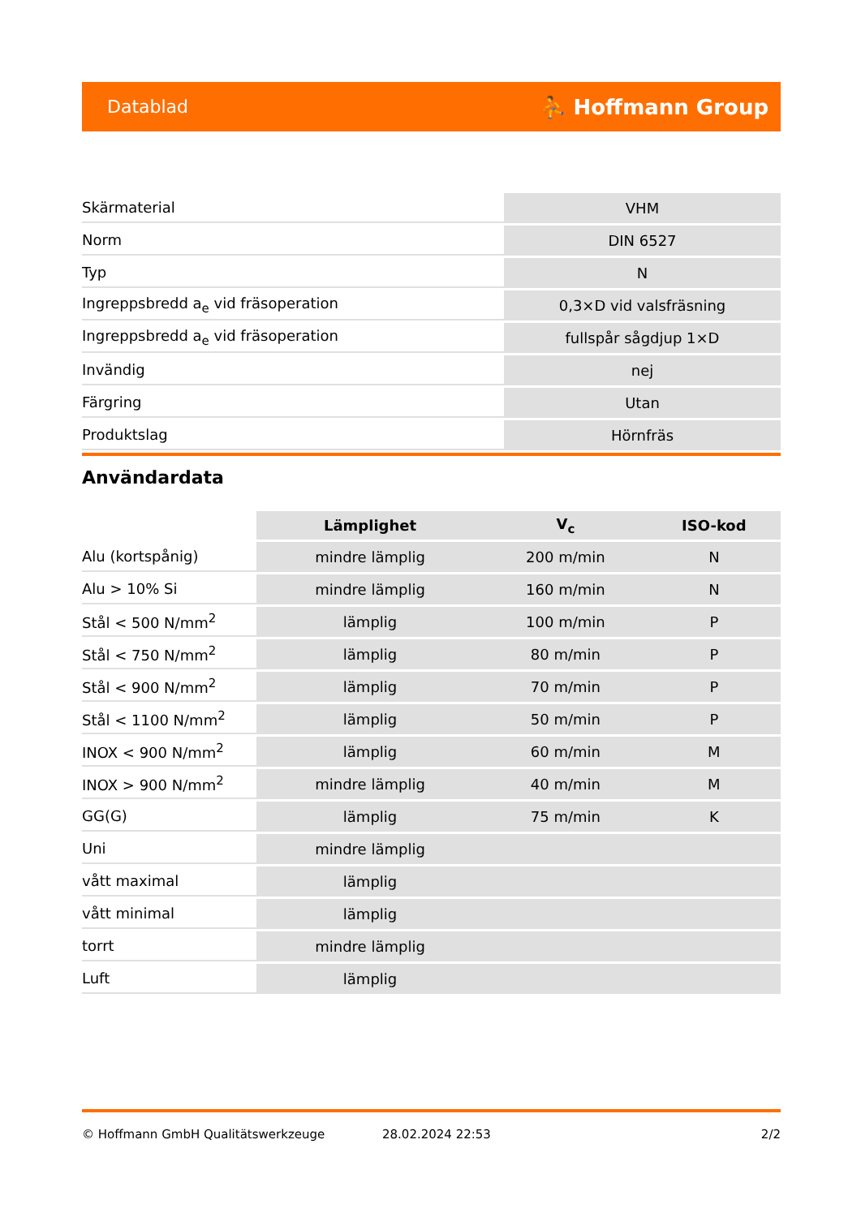Datablad ⛹ Hoffmann Group
| Skärmaterial | VHM |
| Norm | DIN 6527 |
| Typ | N |
| Ingreppsbredd a<sub>e</sub> vid fräsoperation | 0,3×D vid valsfräsning |
| Ingreppsbredd a<sub>e</sub> vid fräsoperation | fullspår sågdjup 1×D |
| Invändig | nej |
| Färgring | Utan |
| Produktslag | Hörnfräs |
Användardata
| | Lämplighet | V<sub>c</sub> | ISO-kod |
| --- | --- | --- | --- |
| Alu (kortspånig) | mindre lämplig | 200 m/min | N |
| Alu > 10% Si | mindre lämplig | 160 m/min | N |
| Stål < 500 N/mm<sup>2</sup> | lämplig | 100 m/min | P |
| Stål < 750 N/mm<sup>2</sup> | lämplig | 80 m/min | P |
| Stål < 900 N/mm<sup>2</sup> | lämplig | 70 m/min | P |
| Stål < 1100 N/mm<sup>2</sup> | lämplig | 50 m/min | P |
| INOX < 900 N/mm<sup>2</sup> | lämplig | 60 m/min | M |
| INOX > 900 N/mm<sup>2</sup> | mindre lämplig | 40 m/min | M |
| GG(G) | lämplig | 75 m/min | K |
| Uni | mindre lämplig | | |
| vått maximal | lämplig | | |
| vått minimal | lämplig | | |
| torrt | mindre lämplig | | |
| Luft | lämplig | | |
© Hoffmann GmbH Qualitätswerkzeuge 28.02.2024 22:53 2/2